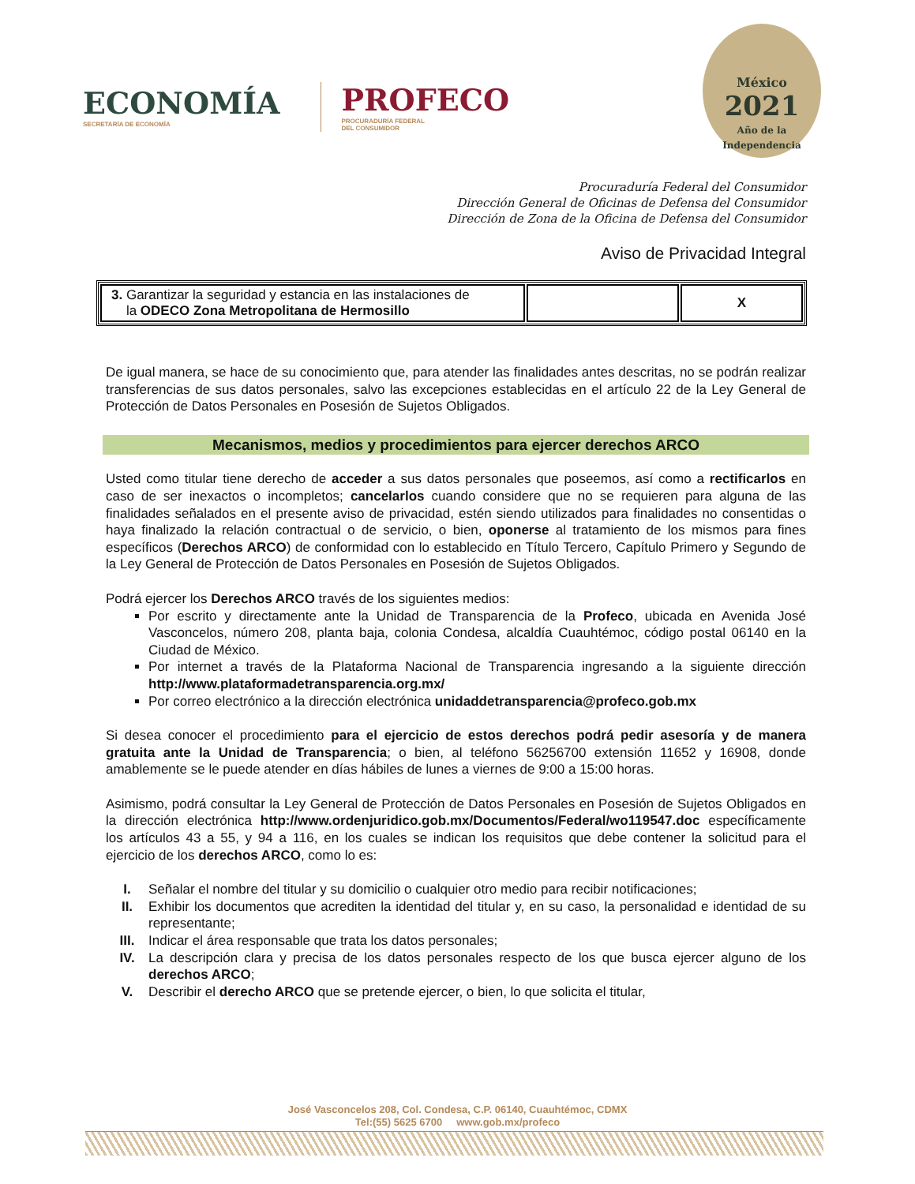ECONOMÍA
SECRETARÍA DE ECONOMÍA
PROFECO
PROCURADURÍA FEDERAL
DEL CONSUMIDOR
México
2021
Año de la Independencia
Procuraduría Federal del Consumidor
Dirección General de Oficinas de Defensa del Consumidor
Dirección de Zona de la Oficina de Defensa del Consumidor
Aviso de Privacidad Integral
| 3. Garantizar la seguridad y estancia en las instalaciones de la ODECO Zona Metropolitana de Hermosillo | | X |
De igual manera, se hace de su conocimiento que, para atender las finalidades antes descritas, no se podrán realizar transferencias de sus datos personales, salvo las excepciones establecidas en el artículo 22 de la Ley General de Protección de Datos Personales en Posesión de Sujetos Obligados.
Mecanismos, medios y procedimientos para ejercer derechos ARCO
Usted como titular tiene derecho de acceder a sus datos personales que poseemos, así como a rectificarlos en caso de ser inexactos o incompletos; cancelarlos cuando considere que no se requieren para alguna de las finalidades señalados en el presente aviso de privacidad, estén siendo utilizados para finalidades no consentidas o haya finalizado la relación contractual o de servicio, o bien, oponerse al tratamiento de los mismos para fines específicos (Derechos ARCO) de conformidad con lo establecido en Título Tercero, Capítulo Primero y Segundo de la Ley General de Protección de Datos Personales en Posesión de Sujetos Obligados.
Podrá ejercer los Derechos ARCO través de los siguientes medios:
Por escrito y directamente ante la Unidad de Transparencia de la Profeco, ubicada en Avenida José Vasconcelos, número 208, planta baja, colonia Condesa, alcaldía Cuauhtémoc, código postal 06140 en la Ciudad de México.
Por internet a través de la Plataforma Nacional de Transparencia ingresando a la siguiente dirección http://www.plataformadetransparencia.org.mx/
Por correo electrónico a la dirección electrónica unidaddetransparencia@profeco.gob.mx
Si desea conocer el procedimiento para el ejercicio de estos derechos podrá pedir asesoría y de manera gratuita ante la Unidad de Transparencia; o bien, al teléfono 56256700 extensión 11652 y 16908, donde amablemente se le puede atender en días hábiles de lunes a viernes de 9:00 a 15:00 horas.
Asimismo, podrá consultar la Ley General de Protección de Datos Personales en Posesión de Sujetos Obligados en la dirección electrónica http://www.ordenjuridico.gob.mx/Documentos/Federal/wo119547.doc específicamente los artículos 43 a 55, y 94 a 116, en los cuales se indican los requisitos que debe contener la solicitud para el ejercicio de los derechos ARCO, como lo es:
I. Señalar el nombre del titular y su domicilio o cualquier otro medio para recibir notificaciones; II. Exhibir los documentos que acrediten la identidad del titular y, en su caso, la personalidad e identidad de su representante; III. Indicar el área responsable que trata los datos personales; IV. La descripción clara y precisa de los datos personales respecto de los que busca ejercer alguno de los derechos ARCO; V. Describir el derecho ARCO que se pretende ejercer, o bien, lo que solicita el titular,
José Vasconcelos 208, Col. Condesa, C.P. 06140, Cuauhtémoc, CDMX
Tel:(55) 5625 6700 www.gob.mx/profeco